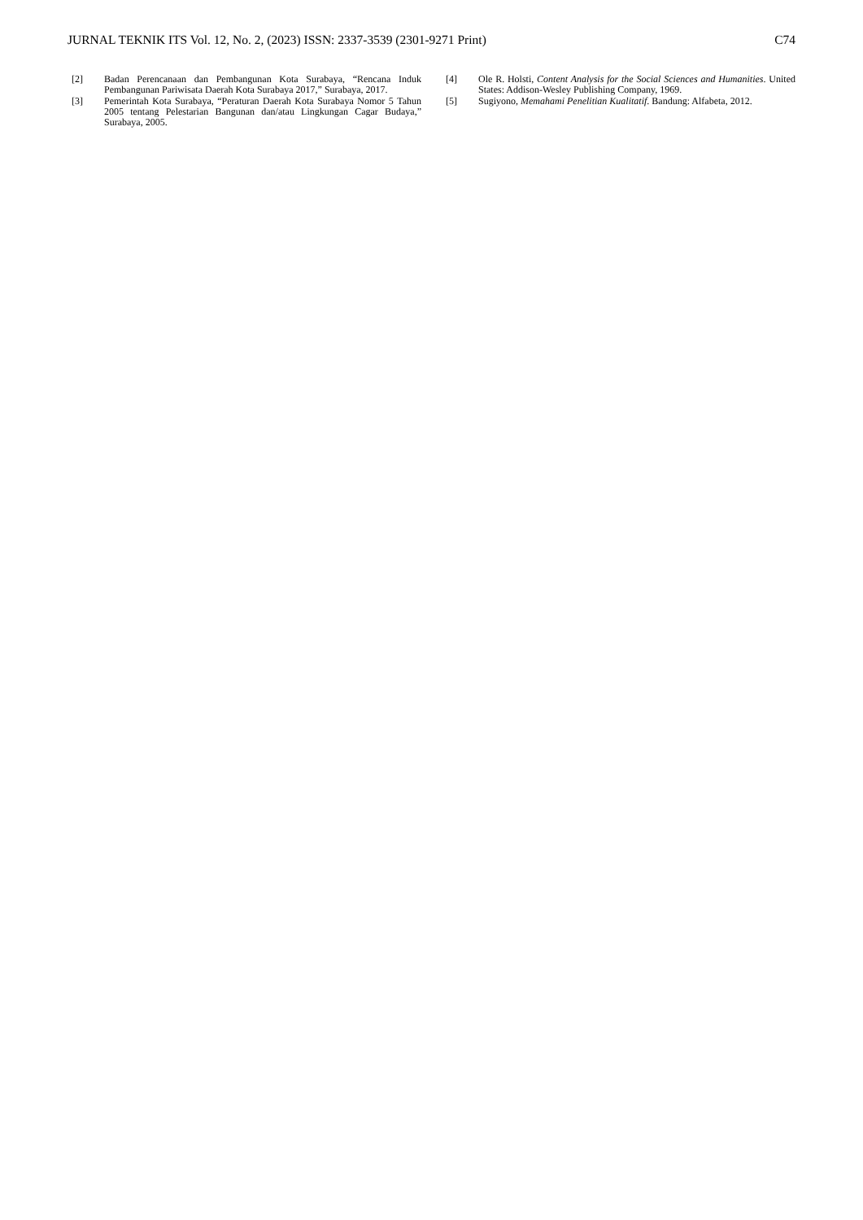JURNAL TEKNIK ITS Vol. 12, No. 2, (2023) ISSN: 2337-3539 (2301-9271 Print) C74
[2] Badan Perencanaan dan Pembangunan Kota Surabaya, “Rencana Induk Pembangunan Pariwisata Daerah Kota Surabaya 2017,” Surabaya, 2017.
[3] Pemerintah Kota Surabaya, “Peraturan Daerah Kota Surabaya Nomor 5 Tahun 2005 tentang Pelestarian Bangunan dan/atau Lingkungan Cagar Budaya,” Surabaya, 2005.
[4] Ole R. Holsti, Content Analysis for the Social Sciences and Humanities. United States: Addison-Wesley Publishing Company, 1969.
[5] Sugiyono, Memahami Penelitian Kualitatif. Bandung: Alfabeta, 2012.